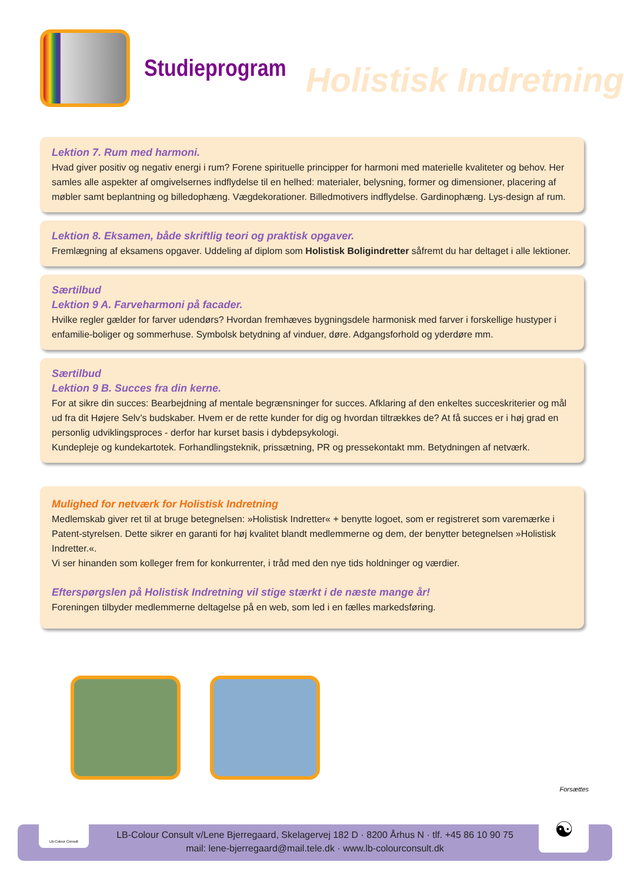Studieprogram
Holistisk Indretning
Lektion 7. Rum med harmoni.
Hvad giver positiv og negativ energi i rum? Forene spirituelle principper for harmoni med materielle kvaliteter og behov. Her samles alle aspekter af omgivelsernes indflydelse til en helhed: materialer, belysning, former og dimensioner, placering af møbler samt beplantning og billedophæng. Vægdekorationer. Billedmotivers indflydelse. Gardinophæng. Lys-design af rum.
Lektion 8. Eksamen, både skriftlig teori og praktisk opgaver.
Fremlægning af eksamens opgaver. Uddeling af diplom som Holistisk Boligindretter såfremt du har deltaget i alle lektioner.
Særtilbud
Lektion 9 A. Farveharmoni på facader.
Hvilke regler gælder for farver udendørs? Hvordan fremhæves bygningsdele harmonisk med farver i forskellige hustyper i enfamilie-boliger og sommerhuse. Symbolsk betydning af vinduer, døre. Adgangsforhold og yderdøre mm.
Særtilbud
Lektion 9 B. Succes fra din kerne.
For at sikre din succes: Bearbejdning af mentale begrænsninger for succes. Afklaring af den enkeltes succeskriterier og mål ud fra dit Højere Selv’s budskaber. Hvem er de rette kunder for dig og hvordan tiltrækkes de? At få succes er i høj grad en personlig udviklingsproces - derfor har kurset basis i dybdepsykologi.
Kundepleje og kundekartotek. Forhandlingsteknik, prissætning, PR og pressekontakt mm. Betydningen af netværk.
Mulighed for netværk for Holistisk Indretning
Medlemskab giver ret til at bruge betegnelsen: »Holistisk Indretter« + benytte logoet, som er registreret som varemærke i Patent-styrelsen. Dette sikrer en garanti for høj kvalitet blandt medlemmerne og dem, der benytter betegnelsen »Holistisk Indretter.«.
Vi ser hinanden som kolleger frem for konkurrenter, i tråd med den nye tids holdninger og værdier.
Efterspørgslen på Holistisk Indretning vil stige stærkt i de næste mange år!
Foreningen tilbyder medlemmerne deltagelse på en web, som led i en fælles markedsføring.
Forsættes
LB-Colour Consult v/Lene Bjerregaard, Skelagervej 182 D · 8200 Århus N · tlf. +45 86 10 90 75
mail: lene-bjerregaard@mail.tele.dk · www.lb-colourconsult.dk
LB-Colour Consult ☯